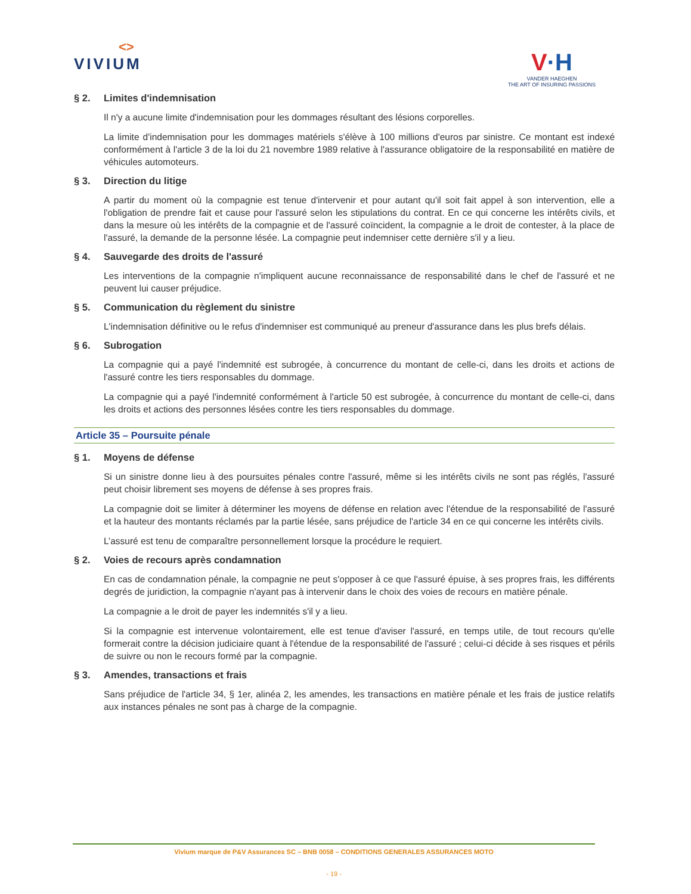<>
VIVIUM
V·H
VANDER HAEGHEN
THE ART OF INSURING PASSIONS
§ 2. Limites d'indemnisation
Il n'y a aucune limite d'indemnisation pour les dommages résultant des lésions corporelles.
La limite d'indemnisation pour les dommages matériels s'élève à 100 millions d'euros par sinistre. Ce montant est indexé conformément à l'article 3 de la loi du 21 novembre 1989 relative à l'assurance obligatoire de la responsabilité en matière de véhicules automoteurs.
§ 3. Direction du litige
A partir du moment où la compagnie est tenue d'intervenir et pour autant qu'il soit fait appel à son intervention, elle a l'obligation de prendre fait et cause pour l'assuré selon les stipulations du contrat. En ce qui concerne les intérêts civils, et dans la mesure où les intérêts de la compagnie et de l'assuré coïncident, la compagnie a le droit de contester, à la place de l'assuré, la demande de la personne lésée. La compagnie peut indemniser cette dernière s'il y a lieu.
§ 4. Sauvegarde des droits de l'assuré
Les interventions de la compagnie n'impliquent aucune reconnaissance de responsabilité dans le chef de l'assuré et ne peuvent lui causer préjudice.
§ 5. Communication du règlement du sinistre
L'indemnisation définitive ou le refus d'indemniser est communiqué au preneur d'assurance dans les plus brefs délais.
§ 6. Subrogation
La compagnie qui a payé l'indemnité est subrogée, à concurrence du montant de celle-ci, dans les droits et actions de l'assuré contre les tiers responsables du dommage.
La compagnie qui a payé l'indemnité conformément à l'article 50 est subrogée, à concurrence du montant de celle-ci, dans les droits et actions des personnes lésées contre les tiers responsables du dommage.
Article 35 – Poursuite pénale
§ 1. Moyens de défense
Si un sinistre donne lieu à des poursuites pénales contre l'assuré, même si les intérêts civils ne sont pas réglés, l'assuré peut choisir librement ses moyens de défense à ses propres frais.
La compagnie doit se limiter à déterminer les moyens de défense en relation avec l'étendue de la responsabilité de l'assuré et la hauteur des montants réclamés par la partie lésée, sans préjudice de l'article 34 en ce qui concerne les intérêts civils.
L’assuré est tenu de comparaître personnellement lorsque la procédure le requiert.
§ 2. Voies de recours après condamnation
En cas de condamnation pénale, la compagnie ne peut s'opposer à ce que l'assuré épuise, à ses propres frais, les différents degrés de juridiction, la compagnie n'ayant pas à intervenir dans le choix des voies de recours en matière pénale.
La compagnie a le droit de payer les indemnités s'il y a lieu.
Si la compagnie est intervenue volontairement, elle est tenue d'aviser l'assuré, en temps utile, de tout recours qu'elle formerait contre la décision judiciaire quant à l'étendue de la responsabilité de l'assuré ; celui-ci décide à ses risques et périls de suivre ou non le recours formé par la compagnie.
§ 3. Amendes, transactions et frais
Sans préjudice de l'article 34, § 1er, alinéa 2, les amendes, les transactions en matière pénale et les frais de justice relatifs aux instances pénales ne sont pas à charge de la compagnie.
Vivium marque de P&V Assurances SC – BNB 0058 – CONDITIONS GENERALES ASSURANCES MOTO
- 19 -